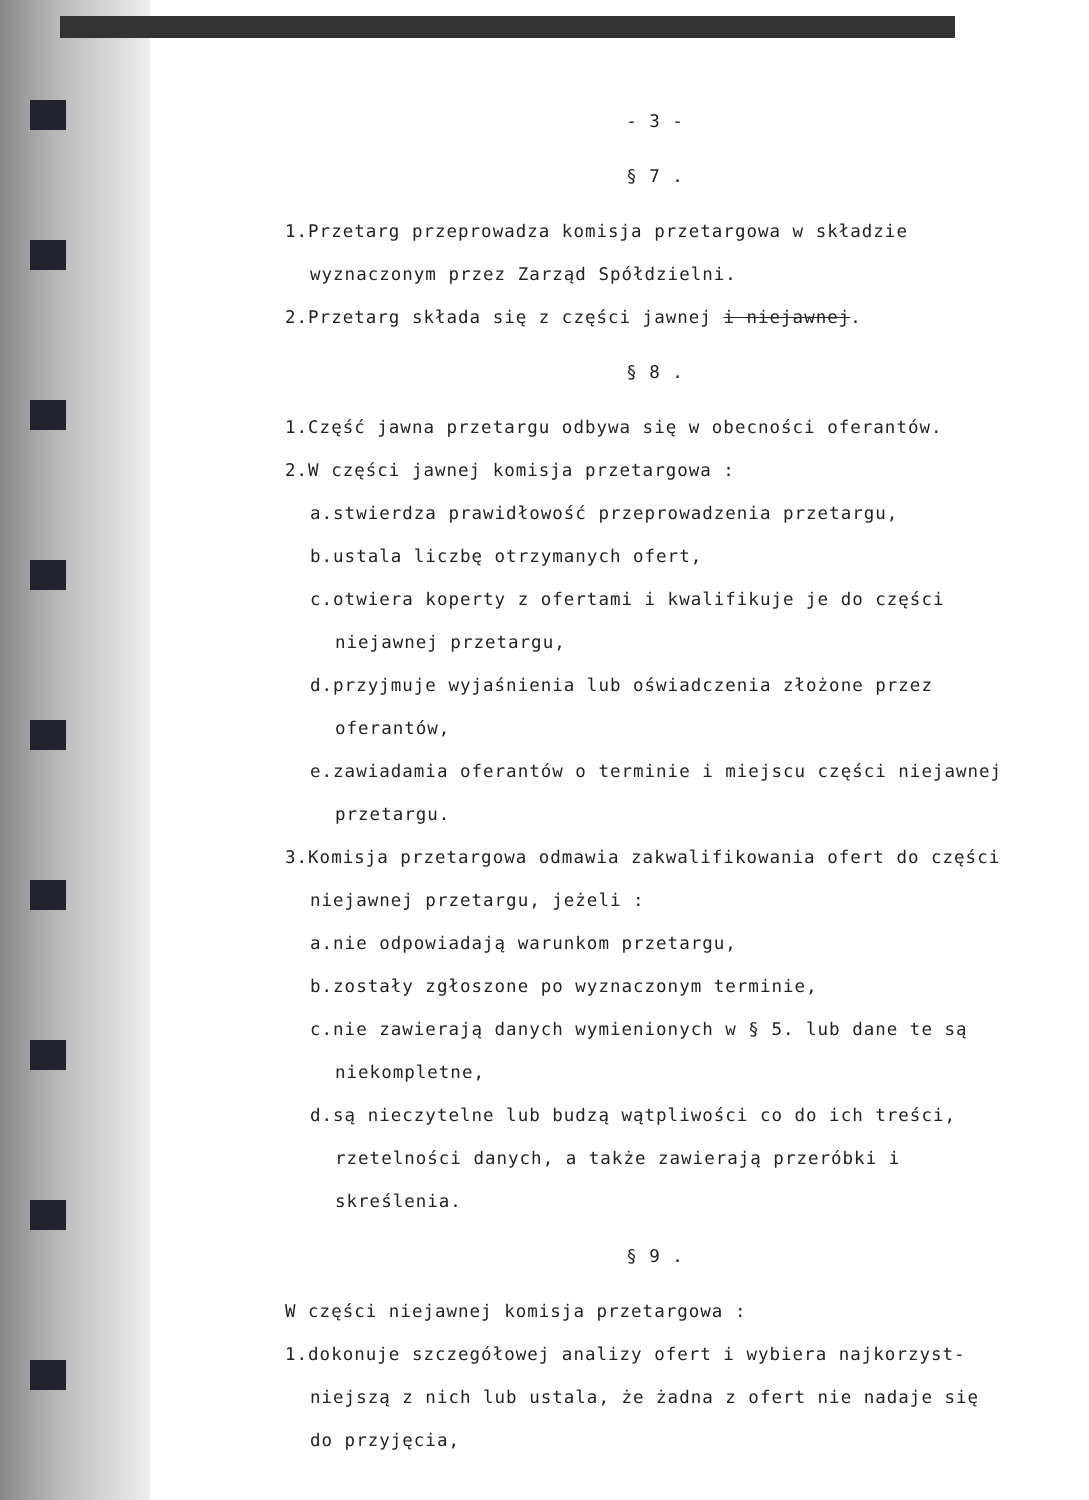- 3 -
§ 7 .
1.Przetarg przeprowadza komisja przetargowa w składzie
wyznaczonym przez Zarząd Spółdzielni.
2.Przetarg składa się z części jawnej i niejawnej.
§ 8 .
1.Część jawna przetargu odbywa się w obecności oferantów.
2.W części jawnej komisja przetargowa :
a.stwierdza prawidłowość przeprowadzenia przetargu,
b.ustala liczbę otrzymanych ofert,
c.otwiera koperty z ofertami i kwalifikuje je do części
niejawnej przetargu,
d.przyjmuje wyjaśnienia lub oświadczenia złożone przez
oferantów,
e.zawiadamia oferantów o terminie i miejscu części niejawnej
przetargu.
3.Komisja przetargowa odmawia zakwalifikowania ofert do części
niejawnej przetargu, jeżeli :
a.nie odpowiadają warunkom przetargu,
b.zostały zgłoszone po wyznaczonym terminie,
c.nie zawierają danych wymienionych w § 5. lub dane te są
niekompletne,
d.są nieczytelne lub budzą wątpliwości co do ich treści,
rzetelności danych, a także zawierają przeróbki i
skreślenia.
§ 9 .
W części niejawnej komisja przetargowa :
1.dokonuje szczegółowej analizy ofert i wybiera najkorzyst-
niejszą z nich lub ustala, że żadna z ofert nie nadaje się
do przyjęcia,